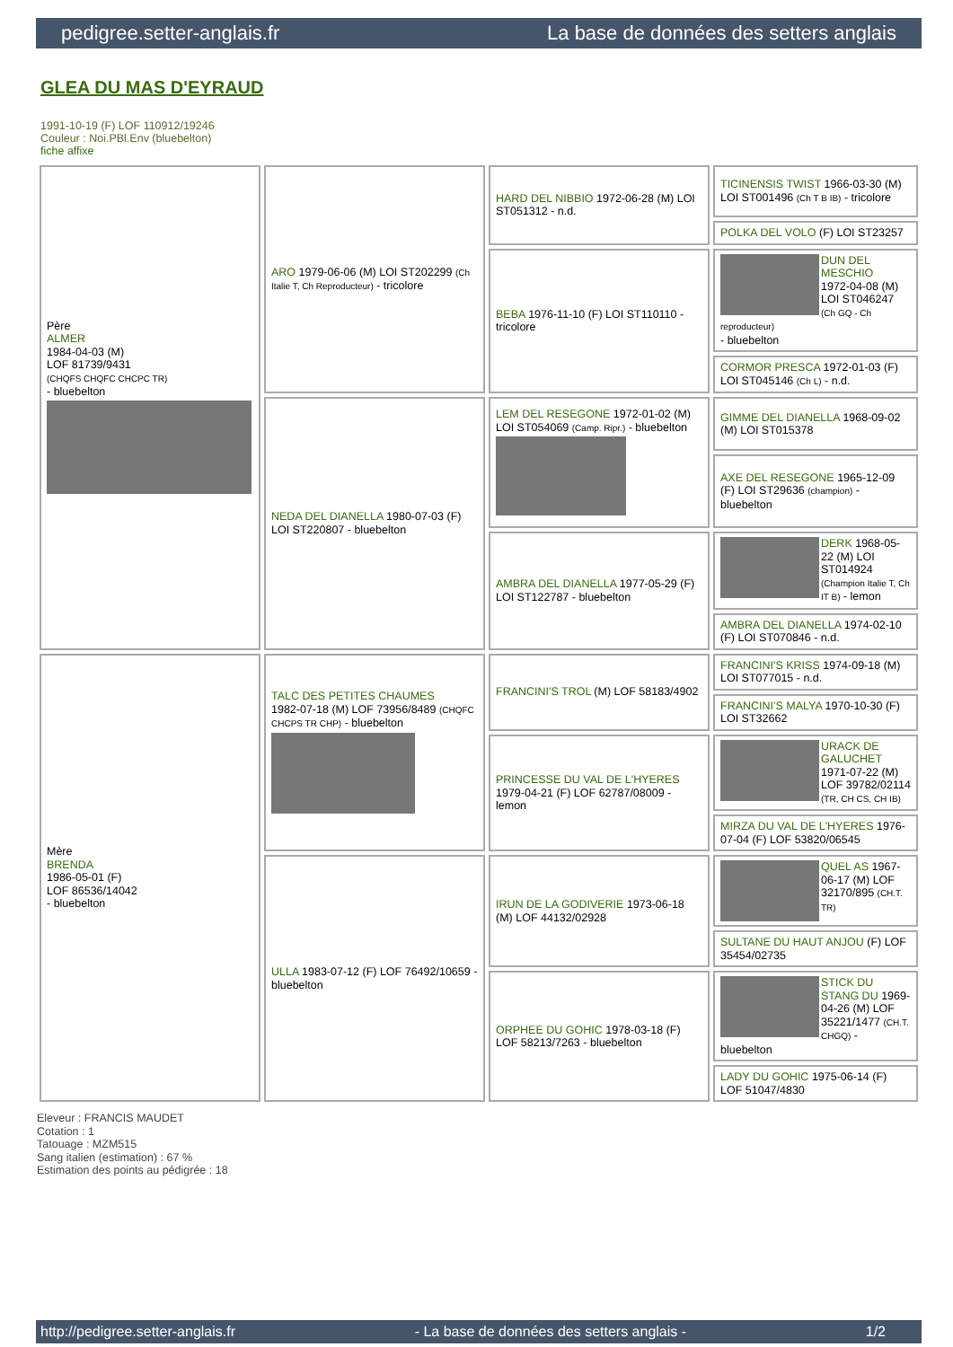pedigree.setter-anglais.fr La base de données des setters anglais
GLEA DU MAS D'EYRAUD
1991-10-19 (F) LOF 110912/19246
Couleur : Noi.PBl.Env (bluebelton)
fiche affixe
| Père ALMER 1984-04-03 (M) LOF 81739/9431 (CHQFS CHQFC CHCPC TR) - bluebelton | ARO 1979-06-06 (M) LOI ST202299 (Ch Italie T, Ch Reproducteur) - tricolore | HARD DEL NIBBIO 1972-06-28 (M) LOI ST051312 - n.d. | TICINENSIS TWIST 1966-03-30 (M) LOI ST001496 (Ch T B IB) - tricolore |
| | | | POLKA DEL VOLO (F) LOI ST23257 |
| | | BEBA 1976-11-10 (F) LOI ST110110 - tricolore | DUN DEL MESCHIO 1972-04-08 (M) LOI ST046247 (Ch GQ - Ch reproducteur) - bluebelton |
| | | | CORMOR PRESCA 1972-01-03 (F) LOI ST045146 (Ch L) - n.d. |
| | NEDA DEL DIANELLA 1980-07-03 (F) LOI ST220807 - bluebelton | LEM DEL RESEGONE 1972-01-02 (M) LOI ST054069 (Camp. Ripr.) - bluebelton | GIMME DEL DIANELLA 1968-09-02 (M) LOI ST015378 |
| | | | AXE DEL RESEGONE 1965-12-09 (F) LOI ST29636 (champion) - bluebelton |
| | | AMBRA DEL DIANELLA 1977-05-29 (F) LOI ST122787 - bluebelton | DERK 1968-05-22 (M) LOI ST014924 (Champion Italie T, Ch IT B) - lemon |
| | | | AMBRA DEL DIANELLA 1974-02-10 (F) LOI ST070846 - n.d. |
| Mère BRENDA 1986-05-01 (F) LOF 86536/14042 - bluebelton | TALC DES PETITES CHAUMES 1982-07-18 (M) LOF 73956/8489 (CHQFC CHCPS TR CHP) - bluebelton | FRANCINI'S TROL (M) LOF 58183/4902 | FRANCINI'S KRISS 1974-09-18 (M) LOI ST077015 - n.d. |
| | | | FRANCINI'S MALYA 1970-10-30 (F) LOI ST32662 |
| | | PRINCESSE DU VAL DE L'HYERES 1979-04-21 (F) LOF 62787/08009 - lemon | URACK DE GALUCHET 1971-07-22 (M) LOF 39782/02114 (TR, CH CS, CH IB) |
| | | | MIRZA DU VAL DE L'HYERES 1976-07-04 (F) LOF 53820/06545 |
| | ULLA 1983-07-12 (F) LOF 76492/10659 - bluebelton | IRUN DE LA GODIVERIE 1973-06-18 (M) LOF 44132/02928 | QUEL AS 1967-06-17 (M) LOF 32170/895 (CH.T. TR) |
| | | | SULTANE DU HAUT ANJOU (F) LOF 35454/02735 |
| | | ORPHEE DU GOHIC 1978-03-18 (F) LOF 58213/7263 - bluebelton | STICK DU STANG DU 1969-04-26 (M) LOF 35221/1477 (CH.T. CHGQ) - bluebelton |
| | | | LADY DU GOHIC 1975-06-14 (F) LOF 51047/4830 |
Eleveur : FRANCIS MAUDET
Cotation : 1
Tatouage : MZM515
Sang italien (estimation) : 67 %
Estimation des points au pédigrée : 18
http://pedigree.setter-anglais.fr - La base de données des setters anglais - 1/2